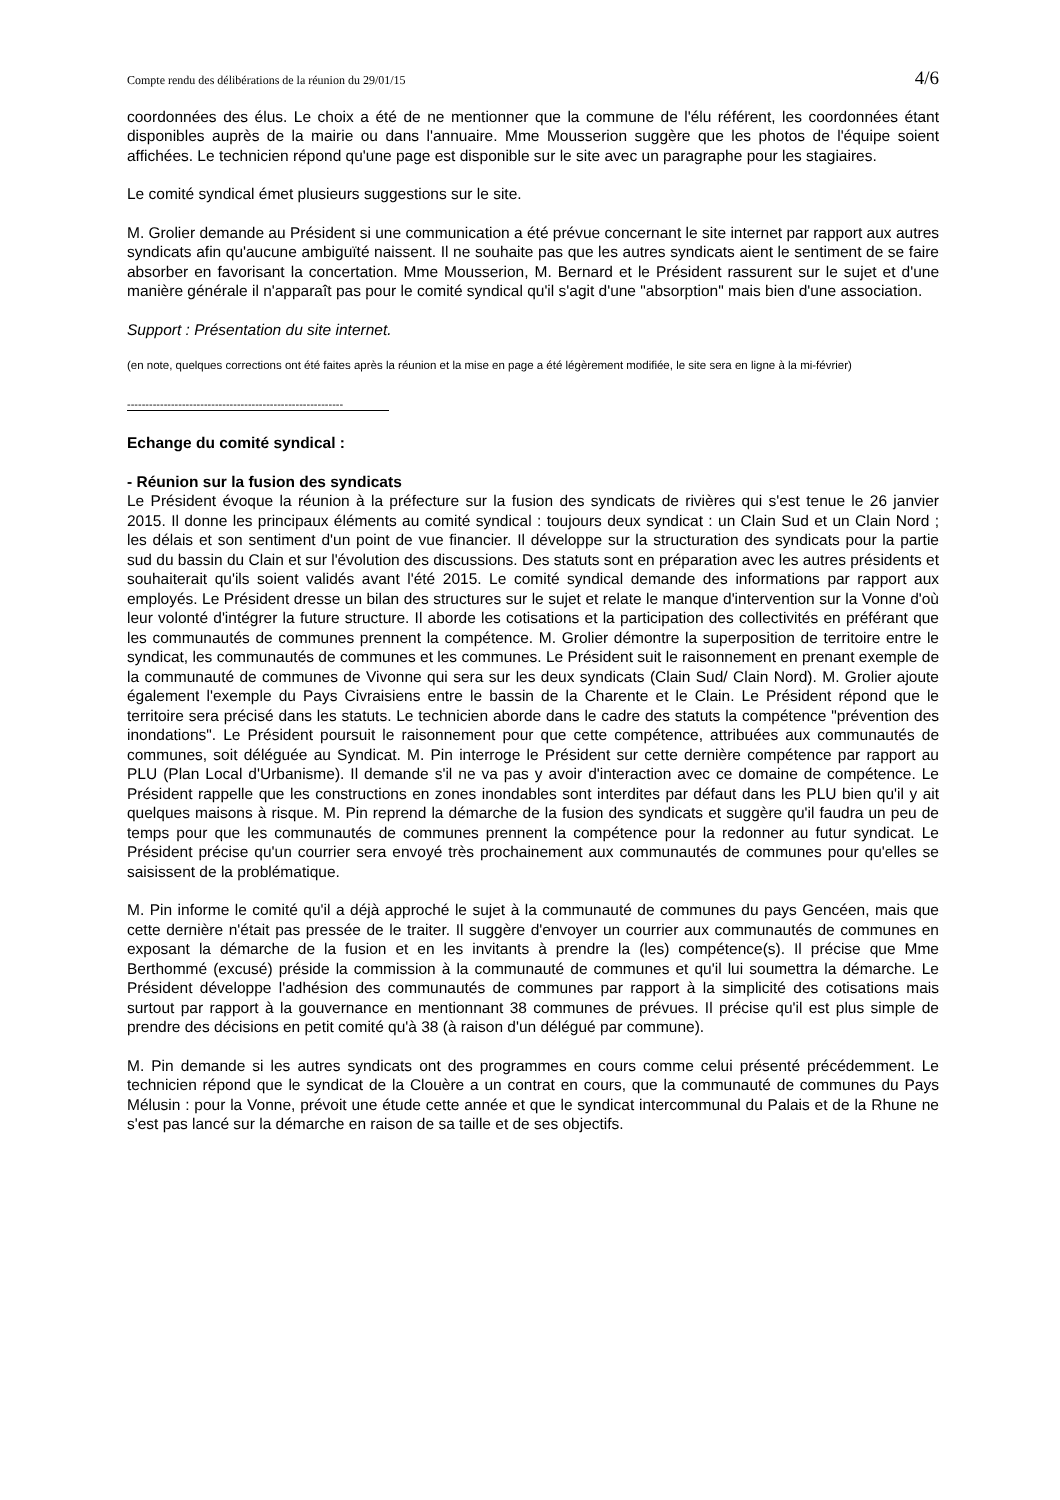Compte rendu des délibérations de la réunion du 29/01/15 4/6
coordonnées des élus. Le choix a été de ne mentionner que la commune de l'élu référent, les coordonnées étant disponibles auprès de la mairie ou dans l'annuaire. Mme Mousserion suggère que les photos de l'équipe soient affichées. Le technicien répond qu'une page est disponible sur le site avec un paragraphe pour les stagiaires.
Le comité syndical émet plusieurs suggestions sur le site.
M. Grolier demande au Président si une communication a été prévue concernant le site internet par rapport aux autres syndicats afin qu'aucune ambiguïté naissent. Il ne souhaite pas que les autres syndicats aient le sentiment de se faire absorber en favorisant la concertation. Mme Mousserion, M. Bernard et le Président rassurent sur le sujet et d'une manière générale il n'apparaît pas pour le comité syndical qu'il s'agit d'une "absorption" mais bien d'une association.
Support : Présentation du site internet.
(en note, quelques corrections ont été faites après la réunion et la mise en page a été légèrement modifiée, le site sera en ligne à la mi-février)
-----------------------------------------------------------
Echange du comité syndical :
- Réunion sur la fusion des syndicats
Le Président évoque la réunion à la préfecture sur la fusion des syndicats de rivières qui s'est tenue le 26 janvier 2015. Il donne les principaux éléments au comité syndical : toujours deux syndicat : un Clain Sud et un Clain Nord ; les délais et son sentiment d'un point de vue financier. Il développe sur la structuration des syndicats pour la partie sud du bassin du Clain et sur l'évolution des discussions. Des statuts sont en préparation avec les autres présidents et souhaiterait qu'ils soient validés avant l'été 2015. Le comité syndical demande des informations par rapport aux employés. Le Président dresse un bilan des structures sur le sujet et relate le manque d'intervention sur la Vonne d'où leur volonté d'intégrer la future structure. Il aborde les cotisations et la participation des collectivités en préférant que les communautés de communes prennent la compétence. M. Grolier démontre la superposition de territoire entre le syndicat, les communautés de communes et les communes. Le Président suit le raisonnement en prenant exemple de la communauté de communes de Vivonne qui sera sur les deux syndicats (Clain Sud/ Clain Nord). M. Grolier ajoute également l'exemple du Pays Civraisiens entre le bassin de la Charente et le Clain. Le Président répond que le territoire sera précisé dans les statuts. Le technicien aborde dans le cadre des statuts la compétence "prévention des inondations". Le Président poursuit le raisonnement pour que cette compétence, attribuées aux communautés de communes, soit déléguée au Syndicat. M. Pin interroge le Président sur cette dernière compétence par rapport au PLU (Plan Local d'Urbanisme). Il demande s'il ne va pas y avoir d'interaction avec ce domaine de compétence. Le Président rappelle que les constructions en zones inondables sont interdites par défaut dans les PLU bien qu'il y ait quelques maisons à risque. M. Pin reprend la démarche de la fusion des syndicats et suggère qu'il faudra un peu de temps pour que les communautés de communes prennent la compétence pour la redonner au futur syndicat. Le Président précise qu'un courrier sera envoyé très prochainement aux communautés de communes pour qu'elles se saisissent de la problématique.
M. Pin informe le comité qu'il a déjà approché le sujet à la communauté de communes du pays Gencéen, mais que cette dernière n'était pas pressée de le traiter. Il suggère d'envoyer un courrier aux communautés de communes en exposant la démarche de la fusion et en les invitants à prendre la (les) compétence(s). Il précise que Mme Berthommé (excusé) préside la commission à la communauté de communes et qu'il lui soumettra la démarche. Le Président développe l'adhésion des communautés de communes par rapport à la simplicité des cotisations mais surtout par rapport à la gouvernance en mentionnant 38 communes de prévues. Il précise qu'il est plus simple de prendre des décisions en petit comité qu'à 38 (à raison d'un délégué par commune).
M. Pin demande si les autres syndicats ont des programmes en cours comme celui présenté précédemment. Le technicien répond que le syndicat de la Clouère a un contrat en cours, que la communauté de communes du Pays Mélusin : pour la Vonne, prévoit une étude cette année et que le syndicat intercommunal du Palais et de la Rhune ne s'est pas lancé sur la démarche en raison de sa taille et de ses objectifs.